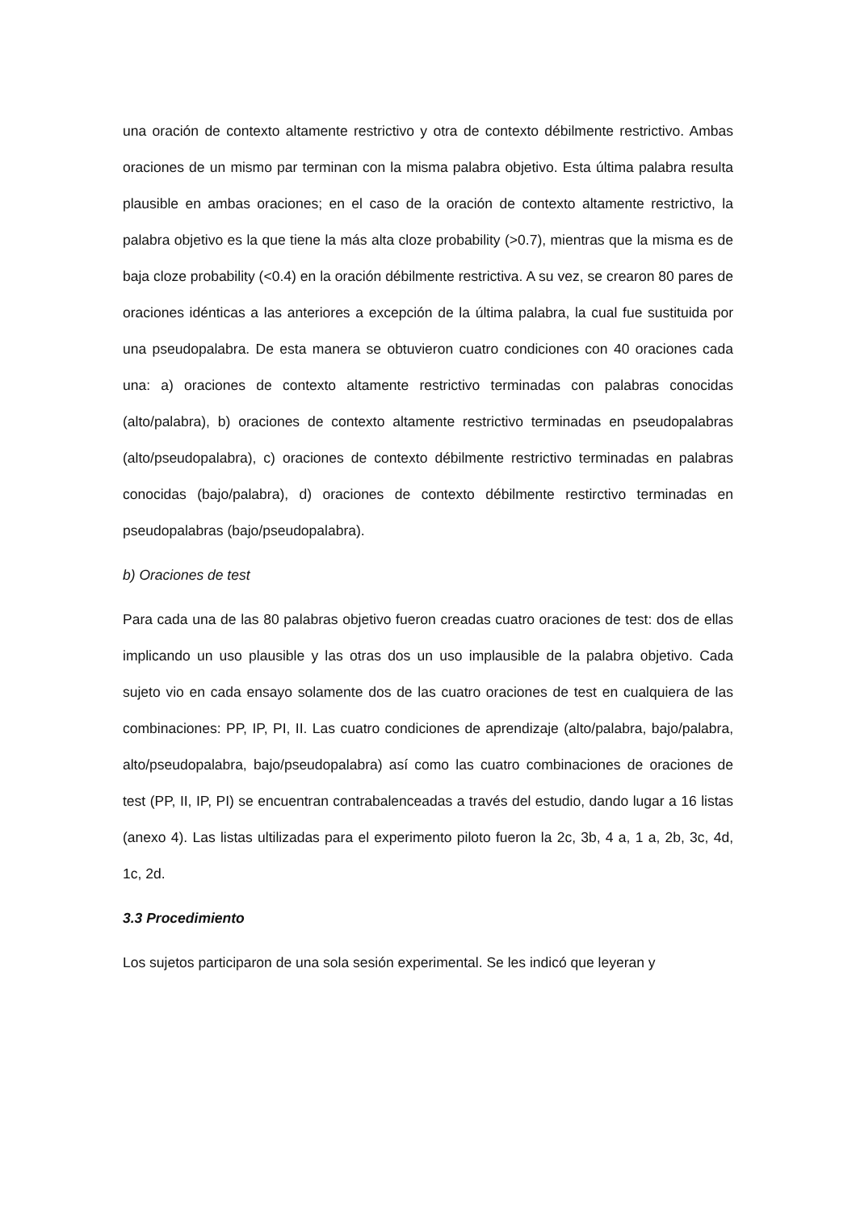una oración de contexto altamente restrictivo y otra de contexto débilmente restrictivo. Ambas oraciones de un mismo par terminan con la misma palabra objetivo. Esta última palabra resulta plausible en ambas oraciones; en el caso de la oración de contexto altamente restrictivo, la palabra objetivo es la que tiene la más alta cloze probability (>0.7), mientras que la misma es de baja cloze probability (<0.4) en la oración débilmente restrictiva. A su vez, se crearon 80 pares de oraciones idénticas a las anteriores a excepción de la última palabra, la cual fue sustituida por una pseudopalabra. De esta manera se obtuvieron cuatro condiciones con 40 oraciones cada una: a) oraciones de contexto altamente restrictivo terminadas con palabras conocidas (alto/palabra), b) oraciones de contexto altamente restrictivo terminadas en pseudopalabras (alto/pseudopalabra), c) oraciones de contexto débilmente restrictivo terminadas en palabras conocidas (bajo/palabra), d) oraciones de contexto débilmente restirctivo terminadas en pseudopalabras (bajo/pseudopalabra).
b) Oraciones de test
Para cada una de las 80 palabras objetivo fueron creadas cuatro oraciones de test: dos de ellas implicando un uso plausible y las otras dos un uso implausible de la palabra objetivo. Cada sujeto vio en cada ensayo solamente dos de las cuatro oraciones de test en cualquiera de las combinaciones: PP, IP, PI, II. Las cuatro condiciones de aprendizaje (alto/palabra, bajo/palabra, alto/pseudopalabra, bajo/pseudopalabra) así como las cuatro combinaciones de oraciones de test (PP, II, IP, PI) se encuentran contrabalenceadas a través del estudio, dando lugar a 16 listas (anexo 4). Las listas ultilizadas para el experimento piloto fueron la 2c, 3b, 4 a, 1 a, 2b, 3c, 4d, 1c, 2d.
3.3 Procedimiento
Los sujetos participaron de una sola sesión experimental. Se les indicó que leyeran y